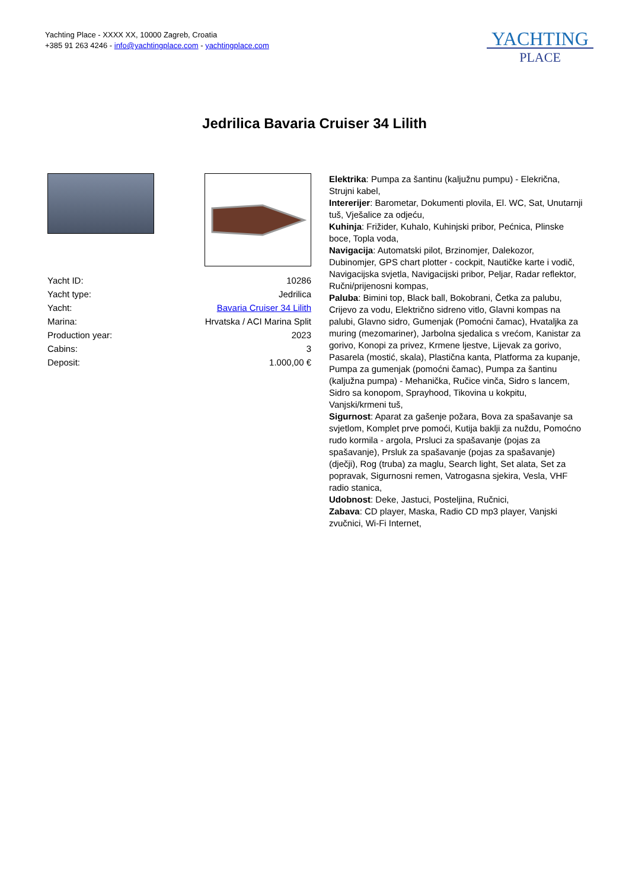Yachting Place - XXXX XX, 10000 Zagreb, Croatia
+385 91 263 4246 - info@yachtingplace.com - yachtingplace.com
YACHTING
PLACE
Jedrilica Bavaria Cruiser 34 Lilith
| Yacht ID: | 10286 |
| Yacht type: | Jedrilica |
| Yacht: | Bavaria Cruiser 34 Lilith |
| Marina: | Hrvatska / ACI Marina Split |
| Production year: | 2023 |
| Cabins: | 3 |
| Deposit: | 1.000,00 € |
Elektrika: Pumpa za šantinu (kaljužnu pumpu) - Elekrična, Strujni kabel,
Intererijer: Barometar, Dokumenti plovila, El. WC, Sat, Unutarnji tuš, Vješalice za odjeću,
Kuhinja: Frižider, Kuhalo, Kuhinjski pribor, Pećnica, Plinske boce, Topla voda,
Navigacija: Automatski pilot, Brzinomjer, Dalekozor, Dubinomjer, GPS chart plotter - cockpit, Nautičke karte i vodič, Navigacijska svjetla, Navigacijski pribor, Peljar, Radar reflektor, Ručni/prijenosni kompas,
Paluba: Bimini top, Black ball, Bokobrani, Četka za palubu, Crijevo za vodu, Električno sidreno vitlo, Glavni kompas na palubi, Glavno sidro, Gumenjak (Pomoćni čamac), Hvataljka za muring (mezomariner), Jarbolna sjedalica s vrećom, Kanistar za gorivo, Konopi za privez, Krmene ljestve, Lijevak za gorivo, Pasarela (mostić, skala), Plastična kanta, Platforma za kupanje, Pumpa za gumenjak (pomoćni čamac), Pumpa za šantinu (kaljužna pumpa) - Mehanička, Ručice vinča, Sidro s lancem, Sidro sa konopom, Sprayhood, Tikovina u kokpitu, Vanjski/krmeni tuš,
Sigurnost: Aparat za gašenje požara, Bova za spašavanje sa svjetlom, Komplet prve pomoći, Kutija baklji za nuždu, Pomoćno rudo kormila - argola, Prsluci za spašavanje (pojas za spašavanje), Prsluk za spašavanje (pojas za spašavanje) (dječji), Rog (truba) za maglu, Search light, Set alata, Set za popravak, Sigurnosni remen, Vatrogasna sjekira, Vesla, VHF radio stanica,
Udobnost: Deke, Jastuci, Posteljina, Ručnici,
Zabava: CD player, Maska, Radio CD mp3 player, Vanjski zvučnici, Wi-Fi Internet,